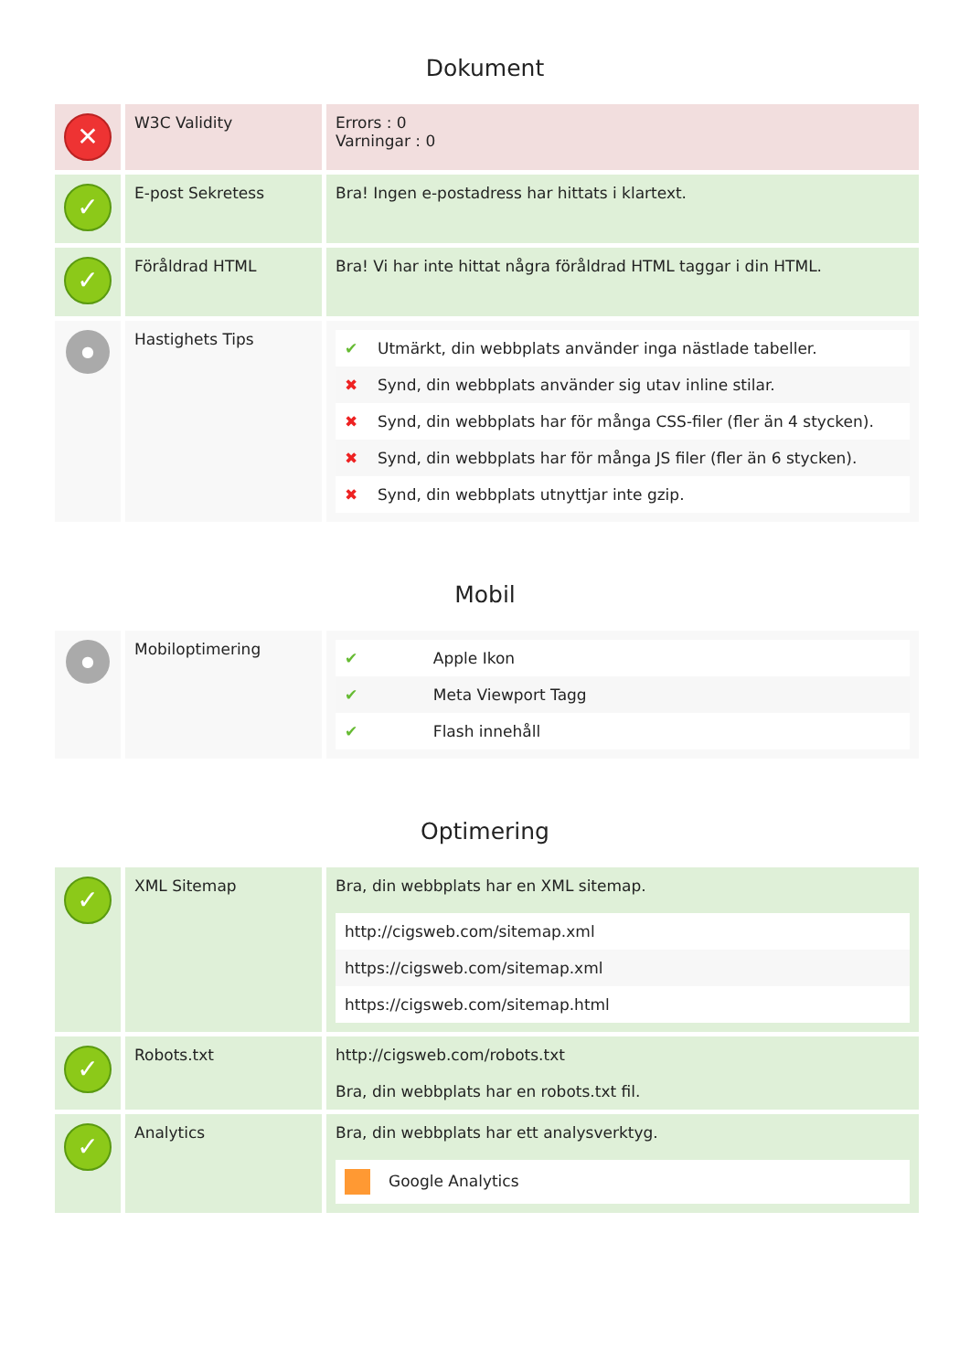Dokument
| ✕ | W3C Validity | Errors : 0 Varningar : 0 |
| ✓ | E-post Sekretess | Bra! Ingen e-postadress har hittats i klartext. |
| ✓ | Föråldrad HTML | Bra! Vi har inte hittat några föråldrad HTML taggar i din HTML. |
| ● | Hastighets Tips | / ✔ / Utmärkt, din webbplats använder inga nästlade tabeller. / / ✖ / Synd, din webbplats använder sig utav inline stilar. / / ✖ / Synd, din webbplats har för många CSS-filer (fler än 4 stycken). / / ✖ / Synd, din webbplats har för många JS filer (fler än 6 stycken). / / ✖ / Synd, din webbplats utnyttjar inte gzip. / |
Mobil
| ● | Mobiloptimering | / ✔ / Apple Ikon / / ✔ / Meta Viewport Tagg / / ✔ / Flash innehåll / |
Optimering
| ✓ | XML Sitemap | Bra, din webbplats har en XML sitemap. / http://cigsweb.com/sitemap.xml / / https://cigsweb.com/sitemap.xml / / https://cigsweb.com/sitemap.html / |
| ✓ | Robots.txt | http://cigsweb.com/robots.txt Bra, din webbplats har en robots.txt fil. |
| ✓ | Analytics | Bra, din webbplats har ett analysverktyg. / Google Analytics / |